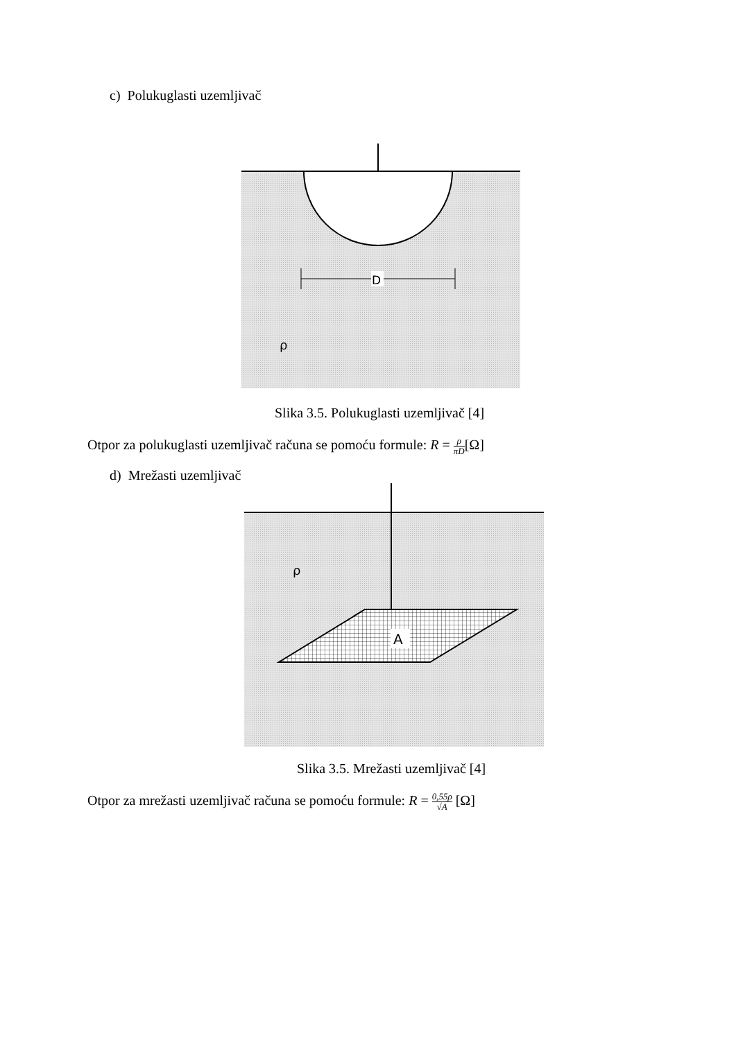c) Polukuglasti uzemljivač
D
ρ
Slika 3.5. Polukuglasti uzemljivač [4]
Otpor za polukuglasti uzemljivač računa se pomoću formule: R = ρ πD[Ω]
d) Mrežasti uzemljivač
A
ρ
Slika 3.5. Mrežasti uzemljivač [4]
Otpor za mrežasti uzemljivač računa se pomoću formule: R = 0,55ρ √A [Ω]